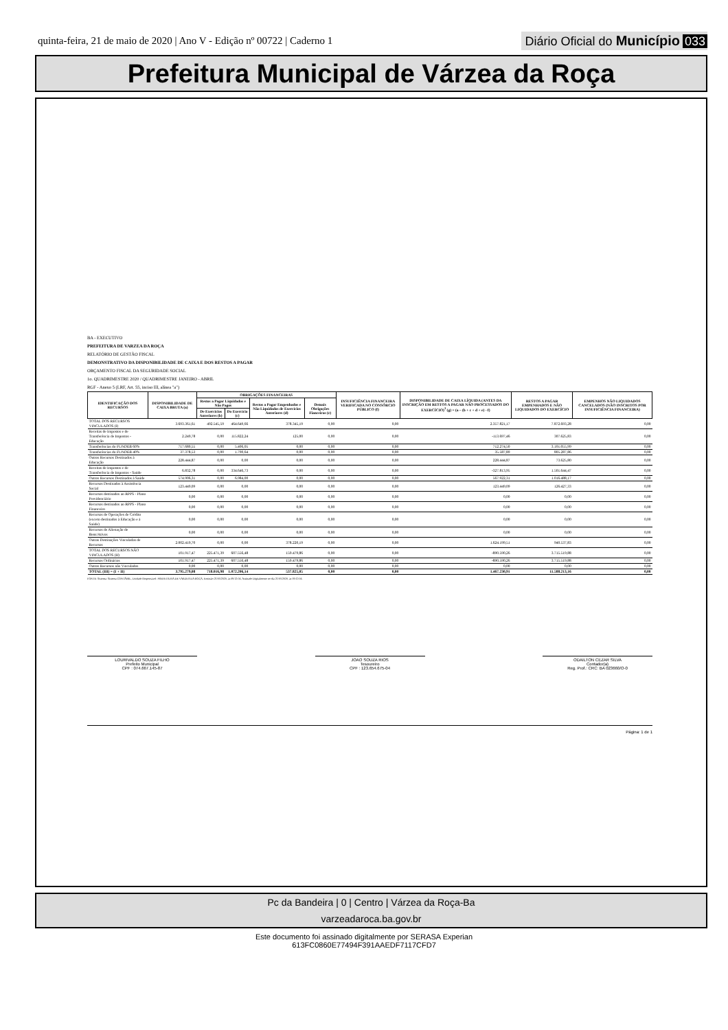quinta-feira, 21 de maio de 2020 | Ano V - Edição nº 00722 | Caderno 1
Diário Oficial do Município 033
Prefeitura Municipal de Várzea da Roça
BA - EXECUTIVO
PREFEITURA DE VARZEA DA ROÇA
RELATÓRIO DE GESTÃO FISCAL
DEMONSTRATIVO DA DISPONIBILIDADE DE CAIXA E DOS RESTOS A PAGAR
ORÇAMENTO FISCAL DA SEGURIDADE SOCIAL
1o. QUADRIMESTRE 2020 / QUADRIMESTRE JANEIRO - ABRIL
RGF - Anexo 5 (LRF, Art. 55, inciso III, alínea "a")
| IDENTIFICAÇÃO DOS RECURSOS | DISPONIBILIDADE DE CAIXA BRUTA (a) | OBRIGAÇÕES FINANCEIRAS | | | | INSUFICIÊNCIA FINANCEIRA VERIFICADA NO CONSÓRCIO PÚBLICO (f) | DISPONIBILIDADE DE CAIXA LÍQUIDA (ANTES DA INSCRIÇÃO EM RESTOS A PAGAR NÃO PROCESSADOS DO EXERCÍCIO)<sup>1</sup> (g) = (a – (b + c + d + e) - f) | RESTOS A PAGAR EMPENHADOS E NÃO LIQUIDADOS DO EXERCÍCIO | EMPENHOS NÃO LIQUIDADOS CANCELADOS (NÃO INSCRITOS POR INSUFICIÊNCIA FINANCEIRA) |
| --- | --- | --- | --- | --- | --- | --- | --- | --- | --- |
| | | Restos a Pagar Liquidados e Não Pagos | | Restos a Pagar Empenhados e Não Liquidados de Exercícios Anteriores (d) | Demais Obrigações Fianceiras (e) | | | | |
| | | De Exercícios Anteriores (b) | Do Exercício (c) | | | | | | |
| TOTAL DOS RECURSOS VINCULADOS (I) | 3.693.361,61 | 492.545,59 | 464.649,66 | 378.345,19 | 0,00 | 0,00 | 2.357.821,17 | 7.872.693,28 | 0,00 |
| Receitas de Impostos e de Transferência de Impostos - Educação | 2.249,78 | 0,00 | 115.822,24 | 125,00 | 0,00 | 0,00 | -113.697,46 | 307.625,83 | 0,00 |
| Transferências do FUNDEB 60% | 717.680,55 | 0,00 | 5.406,05 | 0,00 | 0,00 | 0,00 | 712.274,50 | 3.101.055,99 | 0,00 |
| Transferências do FUNDEB 40% | 37.378,53 | 0,00 | 1.790,64 | 0,00 | 0,00 | 0,00 | 35.587,89 | 805.287,86 | 0,00 |
| Outros Recursos Destinados à Educação | 228.444,87 | 0,00 | 0,00 | 0,00 | 0,00 | 0,00 | 228.444,87 | 73.625,80 | 0,00 |
| Receitas de Impostos e de Transferência de Impostos - Saúde | 6.832,78 | 0,00 | 334.646,73 | 0,00 | 0,00 | 0,00 | -327.813,95 | 1.501.644,47 | 0,00 |
| Outros Recursos Destinados à Saúde | 574.906,31 | 0,00 | 6.984,00 | 0,00 | 0,00 | 0,00 | 567.922,31 | 1.016.488,17 | 0,00 |
| Recursos Destinados à Assistência Social | 123.449,09 | 0,00 | 0,00 | 0,00 | 0,00 | 0,00 | 123.449,09 | 126.427,33 | 0,00 |
| Recursos destinados ao RPPS - Plano Previdenciário | 0,00 | 0,00 | 0,00 | 0,00 | 0,00 | 0,00 | 0,00 | 0,00 | 0,00 |
| Recursos destinados ao RPPS - Plano Financeiro | 0,00 | 0,00 | 0,00 | 0,00 | 0,00 | 0,00 | 0,00 | 0,00 | 0,00 |
| Recursos de Operações de Crédito (exceto destinados à Educação e à Saúde) | 0,00 | 0,00 | 0,00 | 0,00 | 0,00 | 0,00 | 0,00 | 0,00 | 0,00 |
| Recursos de Alienação de Bens/Ativos | 0,00 | 0,00 | 0,00 | 0,00 | 0,00 | 0,00 | 0,00 | 0,00 | 0,00 |
| Outras Destinações Vinculadas de Recursos | 2.002.419,70 | 0,00 | 0,00 | 378.220,19 | 0,00 | 0,00 | 1.624.199,51 | 940.537,83 | 0,00 |
| TOTAL DOS RECURSOS NÃO VINCULADOS (II) | 101.917,47 | 225.471,39 | 607.556,48 | 159.479,86 | 0,00 | 0,00 | -890.590,26 | 3.715.519,88 | 0,00 |
| Recursos Ordinários | 101.917,47 | 225.471,39 | 607.556,48 | 159.479,86 | 0,00 | 0,00 | -890.590,26 | 3.715.519,88 | 0,00 |
| Outros Recursos não Vinculados | 0,00 | 0,00 | 0,00 | 0,00 | 0,00 | 0,00 | 0,00 | 0,00 | 0,00 |
| TOTAL (III) = (I + II) | 3.795.279,08 | 718.016,98 | 1.072.206,14 | 537.825,05 | 0,00 | 0,00 | 1.467.230,91 | 11.588.213,16 | 0,00 |
FONTE: Sistema: Sistema CONTÁBIL, Unidade Responsável: PREFEITURA DE VARZEA DA ROÇA, Emissão:21/05/2020, às 09:12:04, Assinado Digitalmente no dia 21/05/2020, às 09:12:04.
LOURIVALDO SOUZA FILHO
Prefeito Municipal
CPF : 074.667.145-87
JOAO SOUZA RIOS
Tesoureiro
CPF : 123.654.675-04
ODAILTON CEZAR SILVA
Contador(a)
Reg. Prof.: CRC: BA 023660/O-0
Página: 1 de 1
Pc da Bandeira | 0 | Centro | Várzea da Roça-Ba
varzeadaroca.ba.gov.br
Este documento foi assinado digitalmente por SERASA Experian
613FC0860E77494F391AAEDF7117CFD7